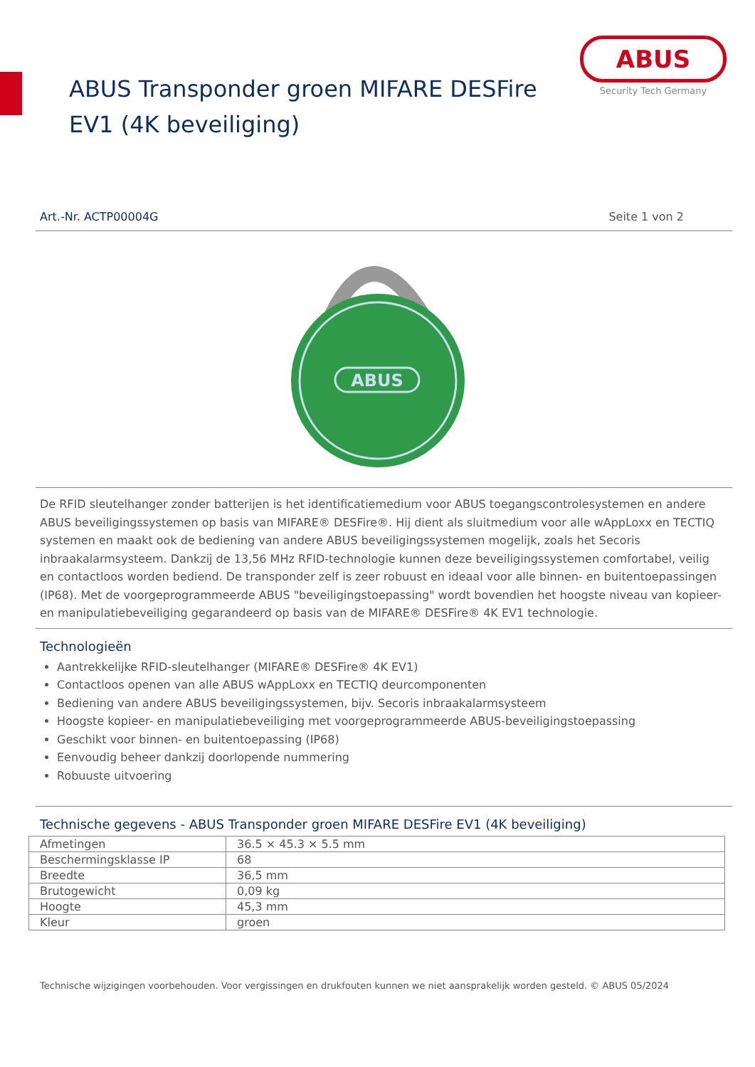ABUS Transponder groen MIFARE DESFire EV1 (4K beveiliging)
ABUS
Security Tech Germany
Art.-Nr. ACTP00004G Seite 1 von 2
ABUS
De RFID sleutelhanger zonder batterijen is het identificatiemedium voor ABUS toegangscontrolesystemen en andere ABUS beveiligingssystemen op basis van MIFARE® DESFire®. Hij dient als sluitmedium voor alle wAppLoxx en TECTIQ systemen en maakt ook de bediening van andere ABUS beveiligingssystemen mogelijk, zoals het Secoris inbraakalarmsysteem. Dankzij de 13,56 MHz RFID-technologie kunnen deze beveiligingssystemen comfortabel, veilig en contactloos worden bediend. De transponder zelf is zeer robuust en ideaal voor alle binnen- en buitentoepassingen (IP68). Met de voorgeprogrammeerde ABUS "beveiligingstoepassing" wordt bovendien het hoogste niveau van kopieer- en manipulatiebeveiliging gegarandeerd op basis van de MIFARE® DESFire® 4K EV1 technologie.
Technologieën
Aantrekkelijke RFID-sleutelhanger (MIFARE® DESFire® 4K EV1)
Contactloos openen van alle ABUS wAppLoxx en TECTIQ deurcomponenten
Bediening van andere ABUS beveiligingssystemen, bijv. Secoris inbraakalarmsysteem
Hoogste kopieer- en manipulatiebeveiliging met voorgeprogrammeerde ABUS-beveiligingstoepassing
Geschikt voor binnen- en buitentoepassing (IP68)
Eenvoudig beheer dankzij doorlopende nummering
Robuuste uitvoering
Technische gegevens - ABUS Transponder groen MIFARE DESFire EV1 (4K beveiliging)
| Afmetingen | 36.5 × 45.3 × 5.5 mm |
| Beschermingsklasse IP | 68 |
| Breedte | 36,5 mm |
| Brutogewicht | 0,09 kg |
| Hoogte | 45,3 mm |
| Kleur | groen |
Technische wijzigingen voorbehouden. Voor vergissingen en drukfouten kunnen we niet aansprakelijk worden gesteld. © ABUS 05/2024